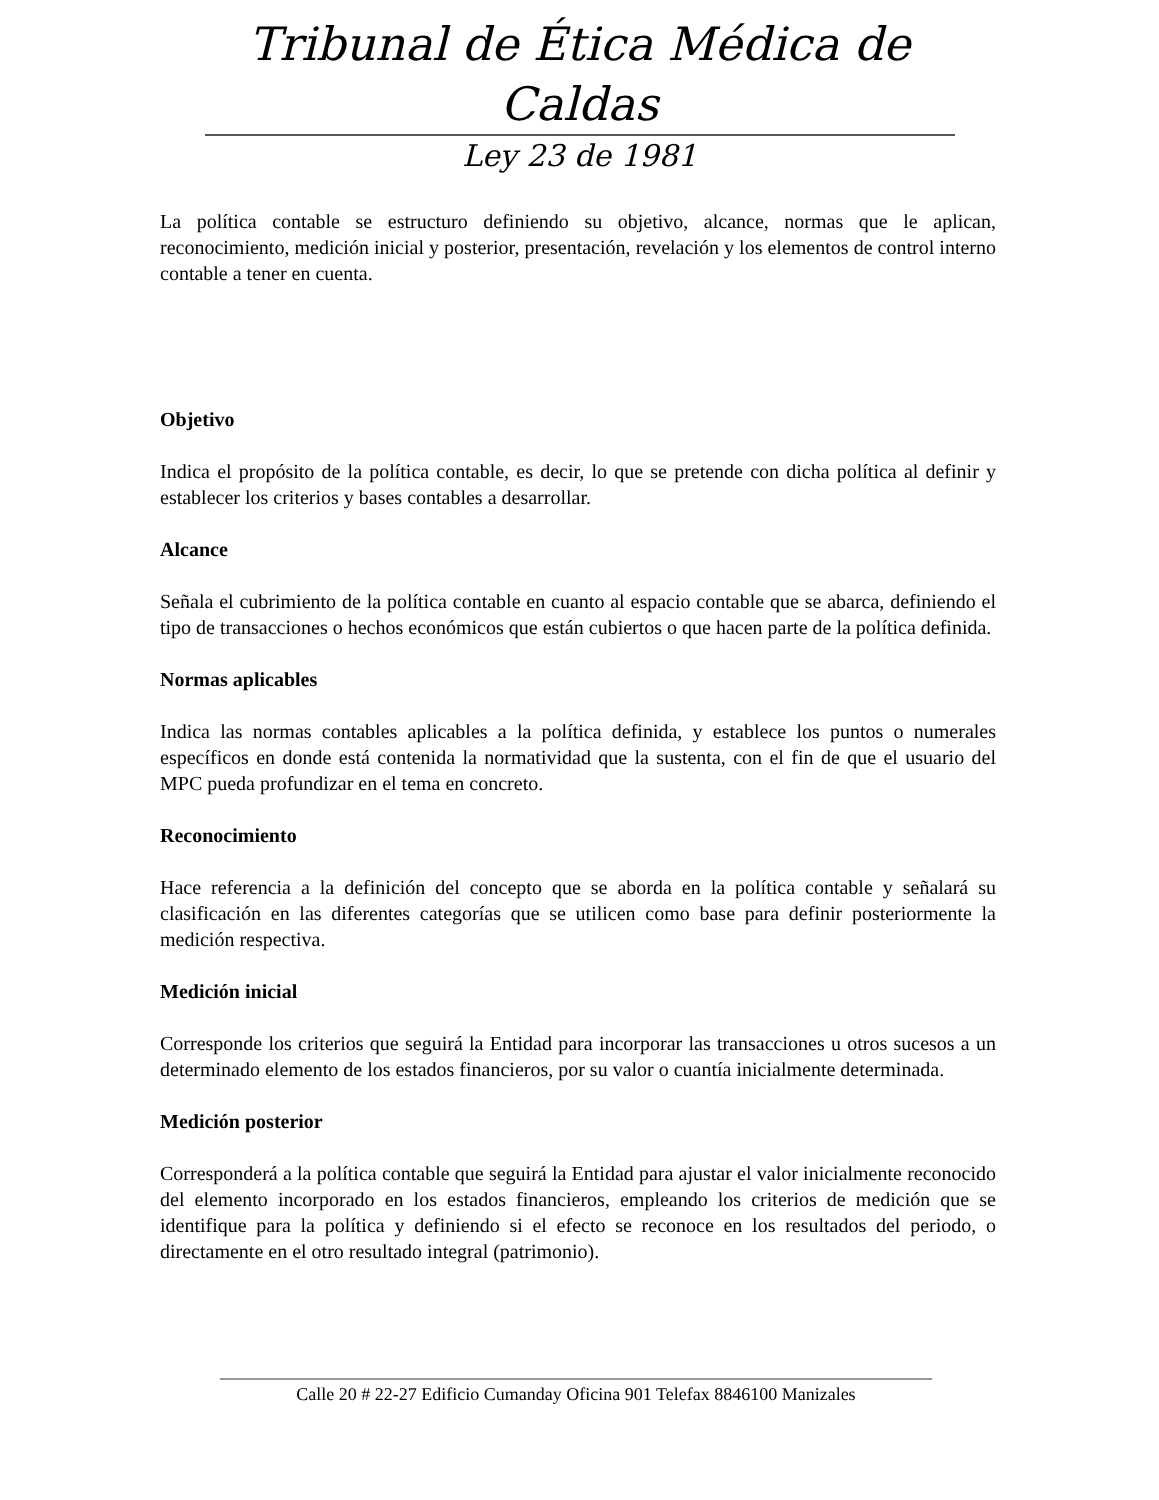Tribunal de Ética Médica de Caldas
Ley 23 de 1981
La política contable se estructuro definiendo su objetivo, alcance, normas que le aplican, reconocimiento, medición inicial y posterior, presentación, revelación y los elementos de control interno contable a tener en cuenta.
Objetivo
Indica el propósito de la política contable, es decir, lo que se pretende con dicha política al definir y establecer los criterios y bases contables a desarrollar.
Alcance
Señala el cubrimiento de la política contable en cuanto al espacio contable que se abarca, definiendo el tipo de transacciones o hechos económicos que están cubiertos o que hacen parte de la política definida.
Normas aplicables
Indica las normas contables aplicables a la política definida, y establece los puntos o numerales específicos en donde está contenida la normatividad que la sustenta, con el fin de que el usuario del MPC pueda profundizar en el tema en concreto.
Reconocimiento
Hace referencia a la definición del concepto que se aborda en la política contable y señalará su clasificación en las diferentes categorías que se utilicen como base para definir posteriormente la medición respectiva.
Medición inicial
Corresponde los criterios que seguirá la Entidad para incorporar las transacciones u otros sucesos a un determinado elemento de los estados financieros, por su valor o cuantía inicialmente determinada.
Medición posterior
Corresponderá a la política contable que seguirá la Entidad para ajustar el valor inicialmente reconocido del elemento incorporado en los estados financieros, empleando los criterios de medición que se identifique para la política y definiendo si el efecto se reconoce en los resultados del periodo, o directamente en el otro resultado integral (patrimonio).
Calle 20 # 22-27 Edificio Cumanday Oficina 901 Telefax 8846100 Manizales